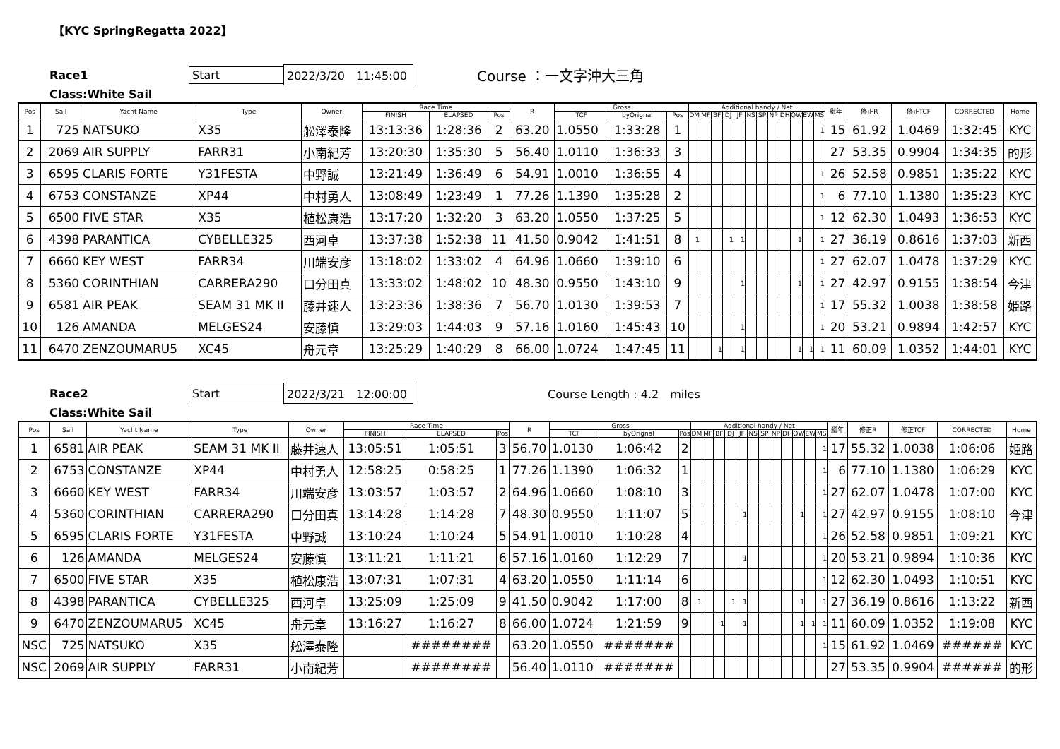【KYC SpringRegatta 2022】
Race1 Start 2022/3/20　11:45:00 Course ：一文字沖大三角
Class:White Sail
| Pos | Sail | Yacht Name | Type | Owner | Race Time | | | R | Gross | | | Additional handy / Net | | | | | | | | | | | | 艇年 | 修正R | 修正TCF | CORRECTED | Home |
| --- | --- | --- | --- | --- | --- | --- | --- | --- | --- | --- | --- | --- | --- | --- | --- | --- | --- | --- | --- | --- | --- | --- | --- | --- | --- | --- | --- | --- |
| | | | | | FINISH | ELAPSED | Pos | | TCF | byOrignal | Pos | DM | MF | BF | DJ | JF | NS | SP | NP | DH | OW | EW | MS | | | | | |
| 1 | 725 | NATSUKO | X35 | 舩澤泰隆 | 13:13:36 | 1:28:36 | 2 | 63.20 | 1.0550 | 1:33:28 | 1 | | | | | | | | | | | | 1 | 15 | 61.92 | 1.0469 | 1:32:45 | KYC |
| 2 | 2069 | AIR SUPPLY | FARR31 | 小南紀芳 | 13:20:30 | 1:35:30 | 5 | 56.40 | 1.0110 | 1:36:33 | 3 | | | | | | | | | | | | | 27 | 53.35 | 0.9904 | 1:34:35 | 的形 |
| 3 | 6595 | CLARIS FORTE | Y31FESTA | 中野誠 | 13:21:49 | 1:36:49 | 6 | 54.91 | 1.0010 | 1:36:55 | 4 | | | | | | | | | | | | 1 | 26 | 52.58 | 0.9851 | 1:35:22 | KYC |
| 4 | 6753 | CONSTANZE | XP44 | 中村勇人 | 13:08:49 | 1:23:49 | 1 | 77.26 | 1.1390 | 1:35:28 | 2 | | | | | | | | | | | | 1 | 6 | 77.10 | 1.1380 | 1:35:23 | KYC |
| 5 | 6500 | FIVE STAR | X35 | 植松康浩 | 13:17:20 | 1:32:20 | 3 | 63.20 | 1.0550 | 1:37:25 | 5 | | | | | | | | | | | | 1 | 12 | 62.30 | 1.0493 | 1:36:53 | KYC |
| 6 | 4398 | PARANTICA | CYBELLE325 | 西河卓 | 13:37:38 | 1:52:38 | 11 | 41.50 | 0.9042 | 1:41:51 | 8 | 1 | | | 1 | 1 | | | | | 1 | | 1 | 27 | 36.19 | 0.8616 | 1:37:03 | 新西 |
| 7 | 6660 | KEY WEST | FARR34 | 川端安彦 | 13:18:02 | 1:33:02 | 4 | 64.96 | 1.0660 | 1:39:10 | 6 | | | | | | | | | | | | 1 | 27 | 62.07 | 1.0478 | 1:37:29 | KYC |
| 8 | 5360 | CORINTHIAN | CARRERA290 | 口分田真 | 13:33:02 | 1:48:02 | 10 | 48.30 | 0.9550 | 1:43:10 | 9 | | | | | 1 | | | | | 1 | | 1 | 27 | 42.97 | 0.9155 | 1:38:54 | 今津 |
| 9 | 6581 | AIR PEAK | SEAM 31 MK II | 藤井速人 | 13:23:36 | 1:38:36 | 7 | 56.70 | 1.0130 | 1:39:53 | 7 | | | | | | | | | | | | 1 | 17 | 55.32 | 1.0038 | 1:38:58 | 姫路 |
| 10 | 126 | AMANDA | MELGES24 | 安藤慎 | 13:29:03 | 1:44:03 | 9 | 57.16 | 1.0160 | 1:45:43 | 10 | | | | | 1 | | | | | | | 1 | 20 | 53.21 | 0.9894 | 1:42:57 | KYC |
| 11 | 6470 | ZENZOUMARU5 | XC45 | 舟元章 | 13:25:29 | 1:40:29 | 8 | 66.00 | 1.0724 | 1:47:45 | 11 | | | 1 | | 1 | | | | | 1 | 1 | 1 | 11 | 60.09 | 1.0352 | 1:44:01 | KYC |
Race2 Start 2022/3/21　12:00:00 Course Length : 4.2　miles
Class:White Sail
| Pos | Sail | Yacht Name | Type | Owner | Race Time | | | R | Gross | | | Additional handy / Net | | | | | | | | | | | | 艇年 | 修正R | 修正TCF | CORRECTED | Home |
| --- | --- | --- | --- | --- | --- | --- | --- | --- | --- | --- | --- | --- | --- | --- | --- | --- | --- | --- | --- | --- | --- | --- | --- | --- | --- | --- | --- | --- |
| | | | | | FINISH | ELAPSED | Pos | | TCF | byOrignal | Pos | DM | MF | BF | DJ | JF | NS | SP | NP | DH | OW | EW | MS | | | | | |
| 1 | 6581 | AIR PEAK | SEAM 31 MK II | 藤井速人 | 13:05:51 | 1:05:51 | 3 | 56.70 | 1.0130 | 1:06:42 | 2 | | | | | | | | | | | | 1 | 17 | 55.32 | 1.0038 | 1:06:06 | 姫路 |
| 2 | 6753 | CONSTANZE | XP44 | 中村勇人 | 12:58:25 | 0:58:25 | 1 | 77.26 | 1.1390 | 1:06:32 | 1 | | | | | | | | | | | | 1 | 6 | 77.10 | 1.1380 | 1:06:29 | KYC |
| 3 | 6660 | KEY WEST | FARR34 | 川端安彦 | 13:03:57 | 1:03:57 | 2 | 64.96 | 1.0660 | 1:08:10 | 3 | | | | | | | | | | | | 1 | 27 | 62.07 | 1.0478 | 1:07:00 | KYC |
| 4 | 5360 | CORINTHIAN | CARRERA290 | 口分田真 | 13:14:28 | 1:14:28 | 7 | 48.30 | 0.9550 | 1:11:07 | 5 | | | | | 1 | | | | | 1 | | 1 | 27 | 42.97 | 0.9155 | 1:08:10 | 今津 |
| 5 | 6595 | CLARIS FORTE | Y31FESTA | 中野誠 | 13:10:24 | 1:10:24 | 5 | 54.91 | 1.0010 | 1:10:28 | 4 | | | | | | | | | | | | 1 | 26 | 52.58 | 0.9851 | 1:09:21 | KYC |
| 6 | 126 | AMANDA | MELGES24 | 安藤慎 | 13:11:21 | 1:11:21 | 6 | 57.16 | 1.0160 | 1:12:29 | 7 | | | | | 1 | | | | | | | 1 | 20 | 53.21 | 0.9894 | 1:10:36 | KYC |
| 7 | 6500 | FIVE STAR | X35 | 植松康浩 | 13:07:31 | 1:07:31 | 4 | 63.20 | 1.0550 | 1:11:14 | 6 | | | | | | | | | | | | 1 | 12 | 62.30 | 1.0493 | 1:10:51 | KYC |
| 8 | 4398 | PARANTICA | CYBELLE325 | 西河卓 | 13:25:09 | 1:25:09 | 9 | 41.50 | 0.9042 | 1:17:00 | 8 | 1 | | | 1 | 1 | | | | | 1 | | 1 | 27 | 36.19 | 0.8616 | 1:13:22 | 新西 |
| 9 | 6470 | ZENZOUMARU5 | XC45 | 舟元章 | 13:16:27 | 1:16:27 | 8 | 66.00 | 1.0724 | 1:21:59 | 9 | | | 1 | | 1 | | | | | 1 | 1 | 1 | 11 | 60.09 | 1.0352 | 1:19:08 | KYC |
| NSC | 725 | NATSUKO | X35 | 舩澤泰隆 | | ######## | | 63.20 | 1.0550 | ####### | | | | | | | | | | | | | 1 | 15 | 61.92 | 1.0469 | ###### | KYC |
| NSC | 2069 | AIR SUPPLY | FARR31 | 小南紀芳 | | ######## | | 56.40 | 1.0110 | ####### | | | | | | | | | | | | | | 27 | 53.35 | 0.9904 | ###### | 的形 |